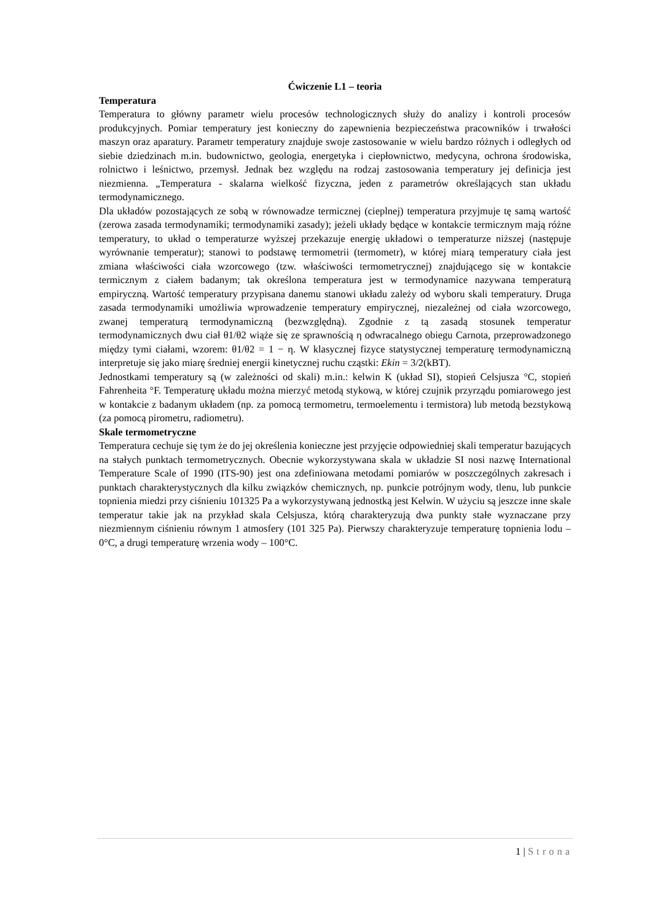Ćwiczenie L1 – teoria
Temperatura
Temperatura to główny parametr wielu procesów technologicznych służy do analizy i kontroli procesów produkcyjnych. Pomiar temperatury jest konieczny do zapewnienia bezpieczeństwa pracowników i trwałości maszyn oraz aparatury. Parametr temperatury znajduje swoje zastosowanie w wielu bardzo różnych i odległych od siebie dziedzinach m.in. budownictwo, geologia, energetyka i ciepłownictwo, medycyna, ochrona środowiska, rolnictwo i leśnictwo, przemysł. Jednak bez względu na rodzaj zastosowania temperatury jej definicja jest niezmienna. „Temperatura - skalarna wielkość fizyczna, jeden z parametrów określających stan układu termodynamicznego.
Dla układów pozostających ze sobą w równowadze termicznej (cieplnej) temperatura przyjmuje tę samą wartość (zerowa zasada termodynamiki; termodynamiki zasady); jeżeli układy będące w kontakcie termicznym mają różne temperatury, to układ o temperaturze wyższej przekazuje energię układowi o temperaturze niższej (następuje wyrównanie temperatur); stanowi to podstawę termometrii (termometr), w której miarą temperatury ciała jest zmiana właściwości ciała wzorcowego (tzw. właściwości termometrycznej) znajdującego się w kontakcie termicznym z ciałem badanym; tak określona temperatura jest w termodynamice nazywana temperaturą empiryczną. Wartość temperatury przypisana danemu stanowi układu zależy od wyboru skali temperatury. Druga zasada termodynamiki umożliwia wprowadzenie temperatury empirycznej, niezależnej od ciała wzorcowego, zwanej temperaturą termodynamiczną (bezwzględną). Zgodnie z tą zasadą stosunek temperatur termodynamicznych dwu ciał θ1/θ2 wiąże się ze sprawnością η odwracalnego obiegu Carnota, przeprowadzonego między tymi ciałami, wzorem: θ1/θ2 = 1 − η. W klasycznej fizyce statystycznej temperaturę termodynamiczną interpretuje się jako miarę średniej energii kinetycznej ruchu cząstki: Ekin = 3/2(kBT).
Jednostkami temperatury są (w zależności od skali) m.in.: kelwin K (układ SI), stopień Celsjusza °C, stopień Fahrenheita °F. Temperaturę układu można mierzyć metodą stykową, w której czujnik przyrządu pomiarowego jest w kontakcie z badanym układem (np. za pomocą termometru, termoelementu i termistora) lub metodą bezstykową (za pomocą pirometru, radiometru).
Skale termometryczne
Temperatura cechuje się tym że do jej określenia konieczne jest przyjęcie odpowiedniej skali temperatur bazujących na stałych punktach termometrycznych. Obecnie wykorzystywana skala w układzie SI nosi nazwę International Temperature Scale of 1990 (ITS-90) jest ona zdefiniowana metodami pomiarów w poszczególnych zakresach i punktach charakterystycznych dla kilku związków chemicznych, np. punkcie potrójnym wody, tlenu, lub punkcie topnienia miedzi przy ciśnieniu 101325 Pa a wykorzystywaną jednostką jest Kelwin. W użyciu są jeszcze inne skale temperatur takie jak na przykład skala Celsjusza, którą charakteryzują dwa punkty stałe wyznaczane przy niezmiennym ciśnieniu równym 1 atmosfery (101 325 Pa). Pierwszy charakteryzuje temperaturę topnienia lodu – 0°C, a drugi temperaturę wrzenia wody – 100°C.
1 | Strona